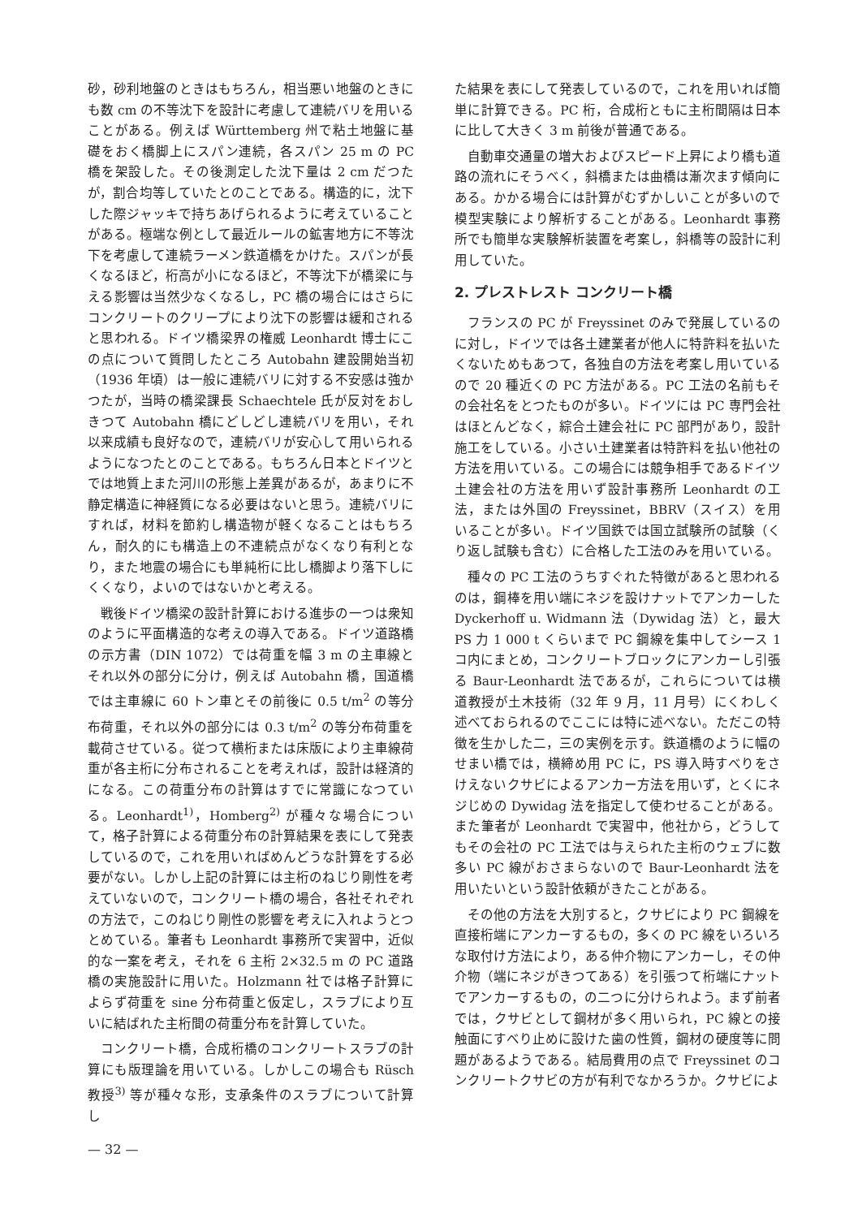砂，砂利地盤のときはもちろん，相当悪い地盤のときにも数 cm の不等沈下を設計に考慮して連続バリを用いることがある。例えば Württemberg 州で粘土地盤に基礎をおく橋脚上にスパン連続，各スパン 25 m の PC 橋を架設した。その後測定した沈下量は 2 cm だつたが，割合均等していたとのことである。構造的に，沈下した際ジャッキで持ちあげられるように考えていることがある。極端な例として最近ルールの鉱害地方に不等沈下を考慮して連続ラーメン鉄道橋をかけた。スパンが長くなるほど，桁高が小になるほど，不等沈下が橋梁に与える影響は当然少なくなるし，PC 橋の場合にはさらにコンクリートのクリープにより沈下の影響は緩和されると思われる。ドイツ橋梁界の権威 Leonhardt 博士にこの点について質問したところ Autobahn 建設開始当初（1936 年頃）は一般に連続バリに対する不安感は強かつたが，当時の橋梁課長 Schaechtele 氏が反対をおしきつて Autobahn 橋にどしどし連続バリを用い，それ以来成績も良好なので，連続バリが安心して用いられるようになつたとのことである。もちろん日本とドイツとでは地質上また河川の形態上差異があるが，あまりに不静定構造に神経質になる必要はないと思う。連続バリにすれば，材料を節約し構造物が軽くなることはもちろん，耐久的にも構造上の不連続点がなくなり有利となり，また地震の場合にも単純桁に比し橋脚より落下しにくくなり，よいのではないかと考える。
戦後ドイツ橋梁の設計計算における進歩の一つは衆知のように平面構造的な考えの導入である。ドイツ道路橋の示方書（DIN 1072）では荷重を幅 3 m の主車線とそれ以外の部分に分け，例えば Autobahn 橋，国道橋では主車線に 60 トン車とその前後に 0.5 t/m<sup>2</sup> の等分布荷重，それ以外の部分には 0.3 t/m<sup>2</sup> の等分布荷重を載荷させている。従つて横桁または床版により主車線荷重が各主桁に分布されることを考えれば，設計は経済的になる。この荷重分布の計算はすでに常識になつている。Leonhardt<sup>1)</sup>，Homberg<sup>2)</sup> が種々な場合について，格子計算による荷重分布の計算結果を表にして発表しているので，これを用いればめんどうな計算をする必要がない。しかし上記の計算には主桁のねじり剛性を考えていないので，コンクリート橋の場合，各社それぞれの方法で，このねじり剛性の影響を考えに入れようとつとめている。筆者も Leonhardt 事務所で実習中，近似的な一案を考え，それを 6 主桁 2×32.5 m の PC 道路橋の実施設計に用いた。Holzmann 社では格子計算によらず荷重を sine 分布荷重と仮定し，スラブにより互いに結ばれた主桁間の荷重分布を計算していた。
コンクリート橋，合成桁橋のコンクリートスラブの計算にも版理論を用いている。しかしこの場合も Rüsch 教授<sup>3)</sup> 等が種々な形，支承条件のスラブについて計算し
— 32 —
た結果を表にして発表しているので，これを用いれば簡単に計算できる。PC 桁，合成桁ともに主桁間隔は日本に比して大きく 3 m 前後が普通である。
自動車交通量の増大およびスピード上昇により橋も道路の流れにそうべく，斜橋または曲橋は漸次ます傾向にある。かかる場合には計算がむずかしいことが多いので模型実験により解析することがある。Leonhardt 事務所でも簡単な実験解析装置を考案し，斜橋等の設計に利用していた。
2. プレストレスト コンクリート橋
フランスの PC が Freyssinet のみで発展しているのに対し，ドイツでは各土建業者が他人に特許料を払いたくないためもあつて，各独自の方法を考案し用いているので 20 種近くの PC 方法がある。PC 工法の名前もその会社名をとつたものが多い。ドイツには PC 専門会社はほとんどなく，綜合土建会社に PC 部門があり，設計施工をしている。小さい土建業者は特許料を払い他社の方法を用いている。この場合には競争相手であるドイツ土建会社の方法を用いず設計事務所 Leonhardt の工法，または外国の Freyssinet，BBRV（スイス）を用いることが多い。ドイツ国鉄では国立試験所の試験（くり返し試験も含む）に合格した工法のみを用いている。
種々の PC 工法のうちすぐれた特徴があると思われるのは，鋼棒を用い端にネジを設けナットでアンカーした Dyckerhoff u. Widmann 法（Dywidag 法）と，最大 PS 力 1 000 t くらいまで PC 鋼線を集中してシース 1 コ内にまとめ，コンクリートブロックにアンカーし引張る Baur-Leonhardt 法であるが，これらについては横道教授が土木技術（32 年 9 月，11 月号）にくわしく述べておられるのでここには特に述べない。ただこの特徴を生かした二，三の実例を示す。鉄道橋のように幅のせまい橋では，横締め用 PC に，PS 導入時すべりをさけえないクサビによるアンカー方法を用いず，とくにネジじめの Dywidag 法を指定して使わせることがある。また筆者が Leonhardt で実習中，他社から，どうしてもその会社の PC 工法では与えられた主桁のウェブに数多い PC 線がおさまらないので Baur-Leonhardt 法を用いたいという設計依頼がきたことがある。
その他の方法を大別すると，クサビにより PC 鋼線を直接桁端にアンカーするもの，多くの PC 線をいろいろな取付け方法により，ある仲介物にアンカーし，その仲介物（端にネジがきつてある）を引張つて桁端にナットでアンカーするもの，の二つに分けられよう。まず前者では，クサビとして鋼材が多く用いられ，PC 線との接触面にすべり止めに設けた歯の性質，鋼材の硬度等に問題があるようである。結局費用の点で Freyssinet のコンクリートクサビの方が有利でなかろうか。クサビによ